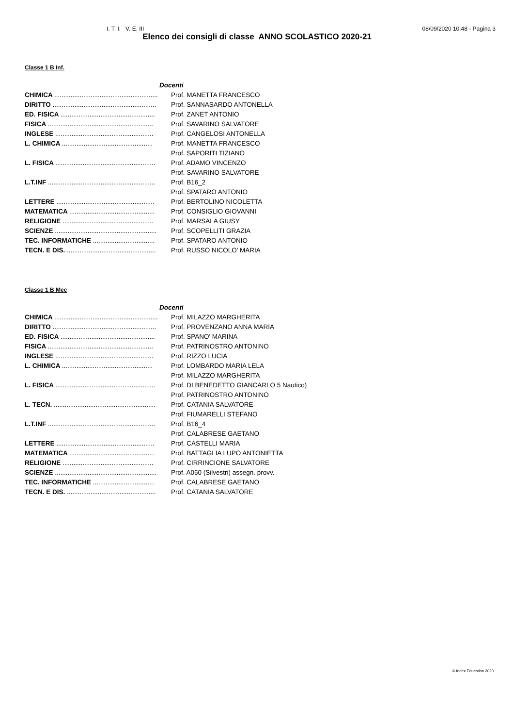I. T. I. V. E. III 08/09/2020 10:48 - Pagina 3
Elenco dei consigli di classe ANNO SCOLASTICO 2020-21
Classe 1 B Inf.
| Docenti | |
| --- | --- |
| CHIMICA ......................................................... | Prof. MANETTA FRANCESCO |
| DIRITTO ......................................................... | Prof. SANNASARDO ANTONELLA |
| ED. FISICA .................................................... | Prof. ZANET ANTONIO |
| FISICA .......................................................... | Prof. SAVARINO SALVATORE |
| INGLESE ...................................................... | Prof. CANGELOSI ANTONELLA |
| L. CHIMICA .................................................. | Prof. MANETTA FRANCESCO |
| | Prof. SAPORITI TIZIANO |
| L. FISICA ....................................................... | Prof. ADAMO VINCENZO |
| | Prof. SAVARINO SALVATORE |
| L.T.INF ........................................................... | Prof. B16_2 |
| | Prof. SPATARO ANTONIO |
| LETTERE ...................................................... | Prof. BERTOLINO NICOLETTA |
| MATEMATICA ............................................... | Prof. CONSIGLIO GIOVANNI |
| RELIGIONE .................................................. | Prof. MARSALA GIUSY |
| SCIENZE ........................................................ | Prof. SCOPELLITI GRAZIA |
| TEC. INFORMATICHE .................................. | Prof. SPATARO ANTONIO |
| TECN. E DIS. ................................................. | Prof. RUSSO NICOLO' MARIA |
Classe 1 B Mec
| Docenti | |
| --- | --- |
| CHIMICA ......................................................... | Prof. MILAZZO MARGHERITA |
| DIRITTO ......................................................... | Prof. PROVENZANO ANNA MARIA |
| ED. FISICA .................................................... | Prof. SPANO' MARINA |
| FISICA .......................................................... | Prof. PATRINOSTRO ANTONINO |
| INGLESE ...................................................... | Prof. RIZZO LUCIA |
| L. CHIMICA .................................................. | Prof. LOMBARDO MARIA LELA |
| | Prof. MILAZZO MARGHERITA |
| L. FISICA ....................................................... | Prof. DI BENEDETTO GIANCARLO 5 Nautico) |
| | Prof. PATRINOSTRO ANTONINO |
| L. TECN. ........................................................ | Prof. CATANIA SALVATORE |
| | Prof. FIUMARELLI STEFANO |
| L.T.INF ........................................................... | Prof. B16_4 |
| | Prof. CALABRESE GAETANO |
| LETTERE ...................................................... | Prof. CASTELLI MARIA |
| MATEMATICA ............................................... | Prof. BATTAGLIA LUPO ANTONIETTA |
| RELIGIONE .................................................. | Prof. CIRRINCIONE SALVATORE |
| SCIENZE ........................................................ | Prof. A050 (Silvestri) assegn. provv. |
| TEC. INFORMATICHE .................................. | Prof. CALABRESE GAETANO |
| TECN. E DIS. ................................................. | Prof. CATANIA SALVATORE |
© Index Education 2020